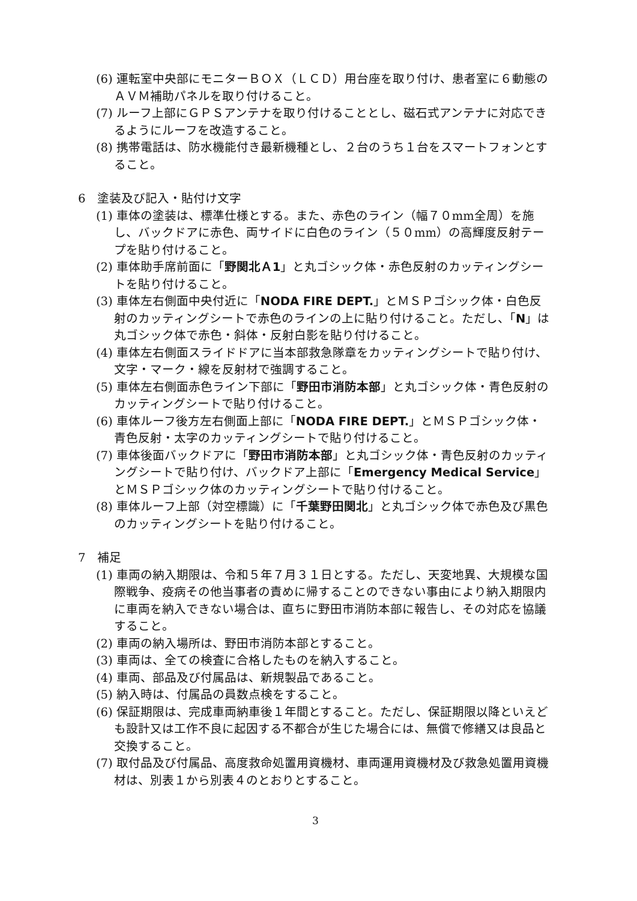(6) 運転室中央部にモニターＢＯＸ（ＬＣＤ）用台座を取り付け、患者室に６動態のＡＶＭ補助パネルを取り付けること。
(7) ルーフ上部にＧＰＳアンテナを取り付けることとし、磁石式アンテナに対応できるようにルーフを改造すること。
(8) 携帯電話は、防水機能付き最新機種とし、２台のうち１台をスマートフォンとすること。
6　塗装及び記入・貼付け文字
(1) 車体の塗装は、標準仕様とする。また、赤色のライン（幅７０mm全周）を施し、バックドアに赤色、両サイドに白色のライン（５０mm）の高輝度反射テープを貼り付けること。
(2) 車体助手席前面に「野関北Ａ1」と丸ゴシック体・赤色反射のカッティングシートを貼り付けること。
(3) 車体左右側面中央付近に「NODA FIRE DEPT.」とＭＳＰゴシック体・白色反射のカッティングシートで赤色のラインの上に貼り付けること。ただし、「N」は丸ゴシック体で赤色・斜体・反射白影を貼り付けること。
(4) 車体左右側面スライドドアに当本部救急隊章をカッティングシートで貼り付け、文字・マーク・線を反射材で強調すること。
(5) 車体左右側面赤色ライン下部に「野田市消防本部」と丸ゴシック体・青色反射のカッティングシートで貼り付けること。
(6) 車体ルーフ後方左右側面上部に「NODA FIRE DEPT.」とＭＳＰゴシック体・青色反射・太字のカッティングシートで貼り付けること。
(7) 車体後面バックドアに「野田市消防本部」と丸ゴシック体・青色反射のカッティングシートで貼り付け、バックドア上部に「Emergency Medical Service」とＭＳＰゴシック体のカッティングシートで貼り付けること。
(8) 車体ルーフ上部（対空標識）に「千葉野田関北」と丸ゴシック体で赤色及び黒色のカッティングシートを貼り付けること。
7　補足
(1) 車両の納入期限は、令和５年７月３１日とする。ただし、天変地異、大規模な国際戦争、疫病その他当事者の責めに帰することのできない事由により納入期限内に車両を納入できない場合は、直ちに野田市消防本部に報告し、その対応を協議すること。
(2) 車両の納入場所は、野田市消防本部とすること。
(3) 車両は、全ての検査に合格したものを納入すること。
(4) 車両、部品及び付属品は、新規製品であること。
(5) 納入時は、付属品の員数点検をすること。
(6) 保証期限は、完成車両納車後１年間とすること。ただし、保証期限以降といえども設計又は工作不良に起因する不都合が生じた場合には、無償で修繕又は良品と交換すること。
(7) 取付品及び付属品、高度救命処置用資機材、車両運用資機材及び救急処置用資機材は、別表１から別表４のとおりとすること。
3